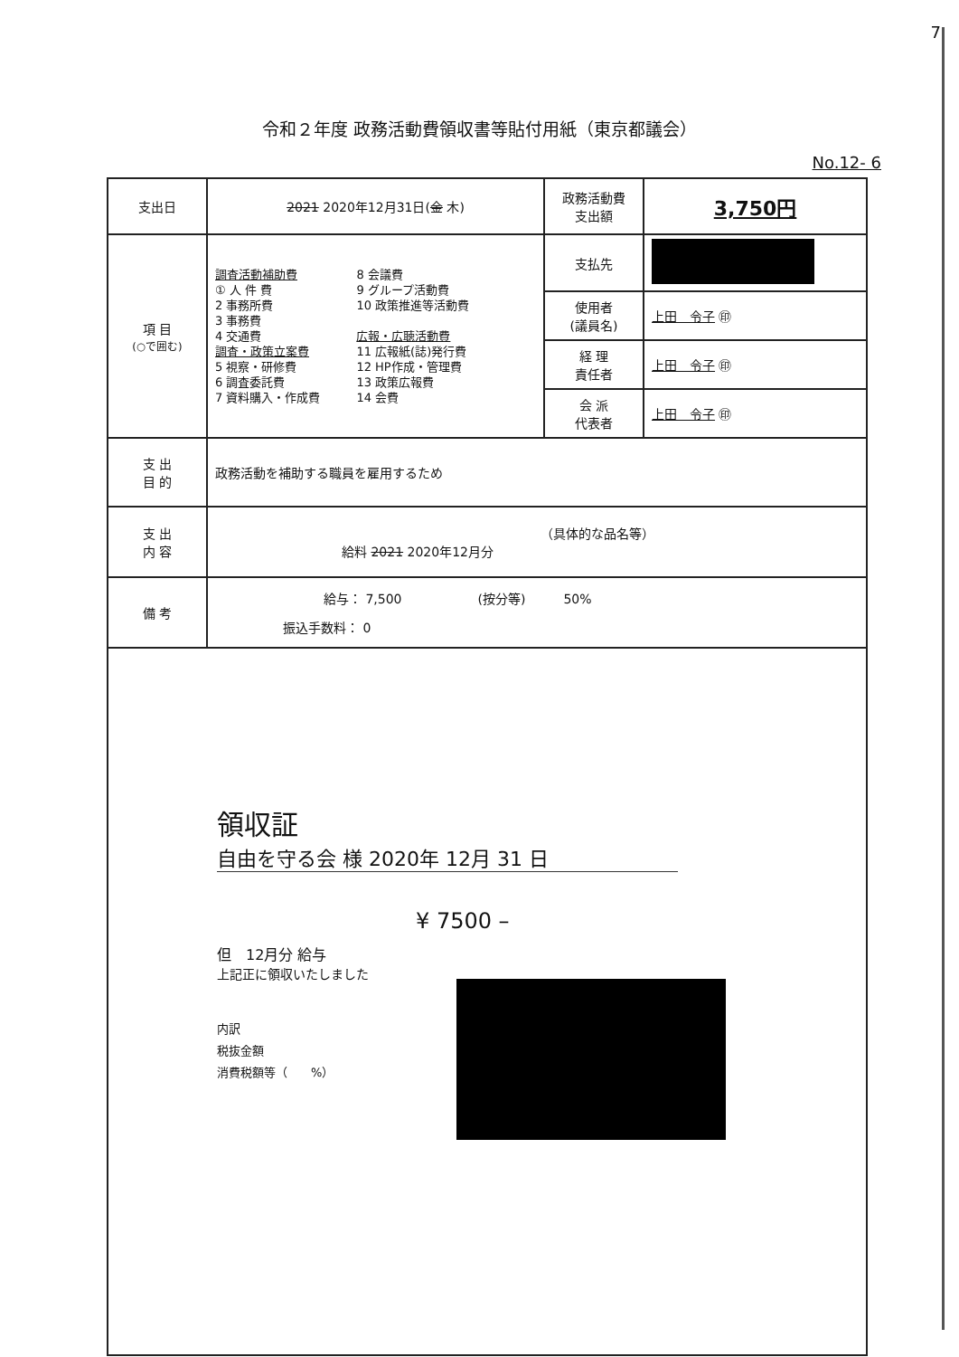7
令和２年度 政務活動費領収書等貼付用紙（東京都議会）
No.12- 6
| 支出日 | 2021 2020年12月31日( 金 木) | 政務活動費 支出額 | 3,750円 |
| 項 目 (○で囲む) | 調査活動補助費 ① 人 件 費 2 事務所費 3 事務費 4 交通費 調査・政策立案費 5 視察・研修費 6 調査委託費 7 資料購入・作成費 8 会議費 9 グループ活動費 10 政策推進等活動費 広報・広聴活動費 11 広報紙(誌)発行費 12 HP作成・管理費 13 政策広報費 14 会費 | 支払先 | |
| | | 使用者 (議員名) | 上田 令子 ㊞ |
| | | 経 理 責任者 | 上田 令子 ㊞ |
| | | 会 派 代表者 | 上田 令子 ㊞ |
| 支 出 目 的 | 政務活動を補助する職員を雇用するため | | |
| 支 出 内 容 | （具体的な品名等） 給料 2021 2020年12月分 | | |
| 備 考 | 給与： 7,500 (按分等) 50% 振込手数料： 0 | | |
| 領収証 自由を守る会 様 2020年 12月 31 日 ¥ 7500 – 但 12月分 給与 上記正に領収いたしました 内訳 税抜金額 消費税額等（ %） | | | |